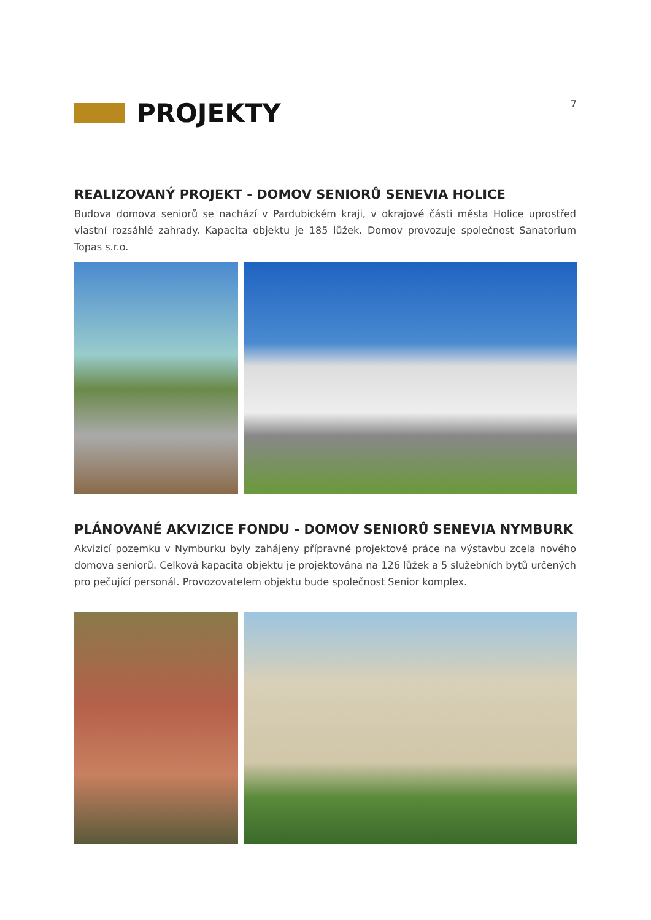PROJEKTY
7
REALIZOVANÝ PROJEKT - DOMOV SENIORŮ SENEVIA HOLICE
Budova domova seniorů se nachází v Pardubickém kraji, v okrajové části města Holice uprostřed vlastní rozsáhlé zahrady. Kapacita objektu je 185 lůžek. Domov provozuje společnost Sanatorium Topas s.r.o.
PLÁNOVANÉ AKVIZICE FONDU - DOMOV SENIORŮ SENEVIA NYMBURK
Akvizicí pozemku v Nymburku byly zahájeny přípravné projektové práce na výstavbu zcela nového domova seniorů. Celková kapacita objektu je projektována na 126 lůžek a 5 služebních bytů určených pro pečující personál. Provozovatelem objektu bude společnost Senior komplex.